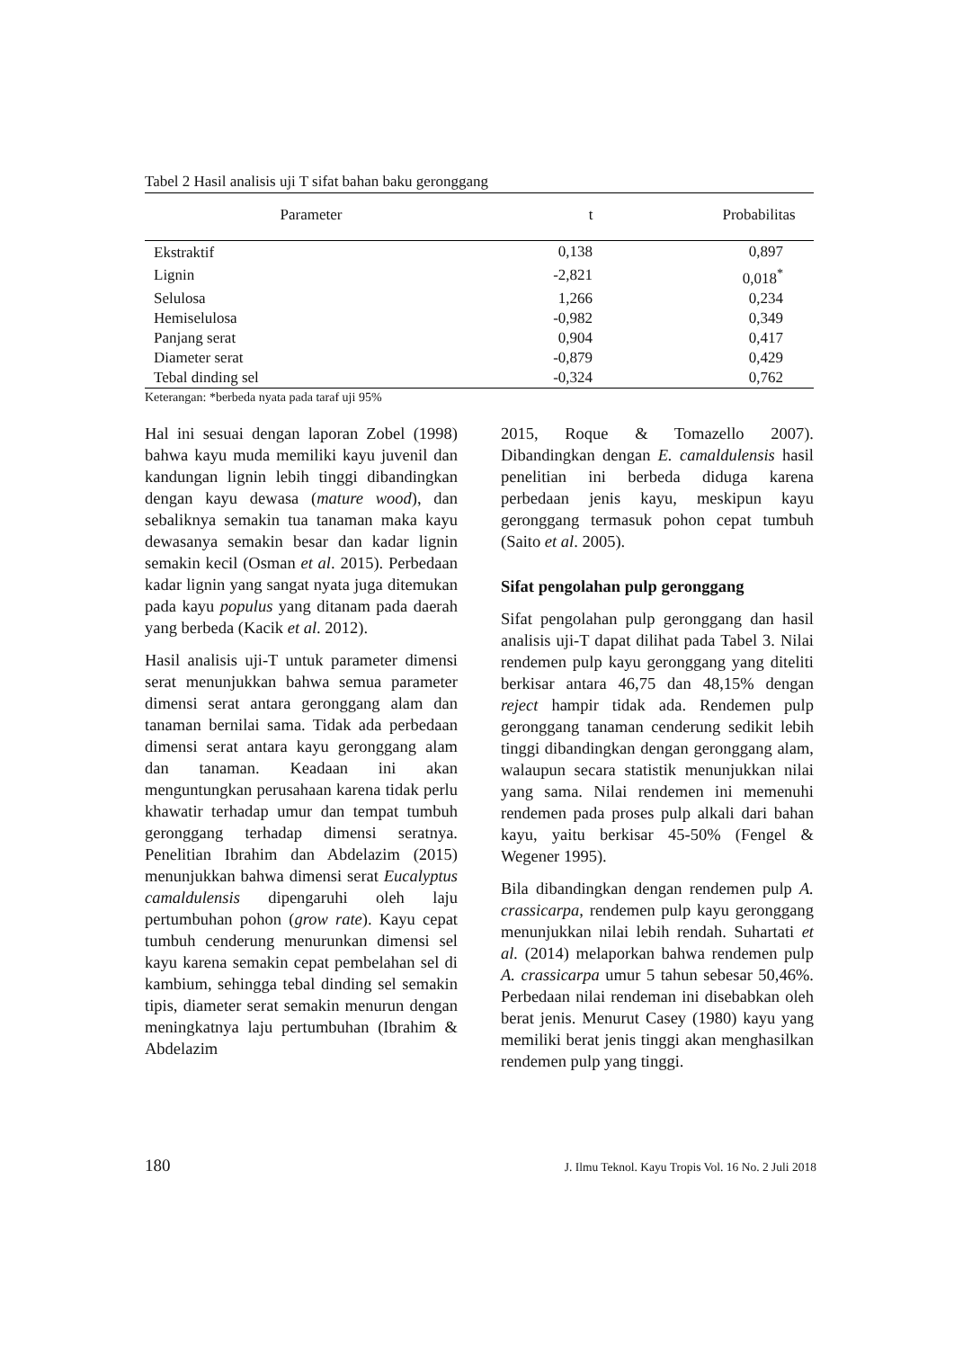Tabel 2 Hasil analisis uji T sifat bahan baku geronggang
| Parameter | t | Probabilitas |
| --- | --- | --- |
| Ekstraktif | 0,138 | 0,897 |
| Lignin | -2,821 | 0,018<sup>*</sup> |
| Selulosa | 1,266 | 0,234 |
| Hemiselulosa | -0,982 | 0,349 |
| Panjang serat | 0,904 | 0,417 |
| Diameter serat | -0,879 | 0,429 |
| Tebal dinding sel | -0,324 | 0,762 |
Keterangan: *berbeda nyata pada taraf uji 95%
Hal ini sesuai dengan laporan Zobel (1998) bahwa kayu muda memiliki kayu juvenil dan kandungan lignin lebih tinggi dibandingkan dengan kayu dewasa (mature wood), dan sebaliknya semakin tua tanaman maka kayu dewasanya semakin besar dan kadar lignin semakin kecil (Osman et al. 2015). Perbedaan kadar lignin yang sangat nyata juga ditemukan pada kayu populus yang ditanam pada daerah yang berbeda (Kacik et al. 2012).
Hasil analisis uji-T untuk parameter dimensi serat menunjukkan bahwa semua parameter dimensi serat antara geronggang alam dan tanaman bernilai sama. Tidak ada perbedaan dimensi serat antara kayu geronggang alam dan tanaman. Keadaan ini akan menguntungkan perusahaan karena tidak perlu khawatir terhadap umur dan tempat tumbuh geronggang terhadap dimensi seratnya. Penelitian Ibrahim dan Abdelazim (2015) menunjukkan bahwa dimensi serat Eucalyptus camaldulensis dipengaruhi oleh laju pertumbuhan pohon (grow rate). Kayu cepat tumbuh cenderung menurunkan dimensi sel kayu karena semakin cepat pembelahan sel di kambium, sehingga tebal dinding sel semakin tipis, diameter serat semakin menurun dengan meningkatnya laju pertumbuhan (Ibrahim & Abdelazim
2015, Roque & Tomazello 2007). Dibandingkan dengan E. camaldulensis hasil penelitian ini berbeda diduga karena perbedaan jenis kayu, meskipun kayu geronggang termasuk pohon cepat tumbuh (Saito et al. 2005).
Sifat pengolahan pulp geronggang
Sifat pengolahan pulp geronggang dan hasil analisis uji-T dapat dilihat pada Tabel 3. Nilai rendemen pulp kayu geronggang yang diteliti berkisar antara 46,75 dan 48,15% dengan reject hampir tidak ada. Rendemen pulp geronggang tanaman cenderung sedikit lebih tinggi dibandingkan dengan geronggang alam, walaupun secara statistik menunjukkan nilai yang sama. Nilai rendemen ini memenuhi rendemen pada proses pulp alkali dari bahan kayu, yaitu berkisar 45-50% (Fengel & Wegener 1995).
Bila dibandingkan dengan rendemen pulp A. crassicarpa, rendemen pulp kayu geronggang menunjukkan nilai lebih rendah. Suhartati et al. (2014) melaporkan bahwa rendemen pulp A. crassicarpa umur 5 tahun sebesar 50,46%. Perbedaan nilai rendeman ini disebabkan oleh berat jenis. Menurut Casey (1980) kayu yang memiliki berat jenis tinggi akan menghasilkan rendemen pulp yang tinggi.
180 J. Ilmu Teknol. Kayu Tropis Vol. 16 No. 2 Juli 2018